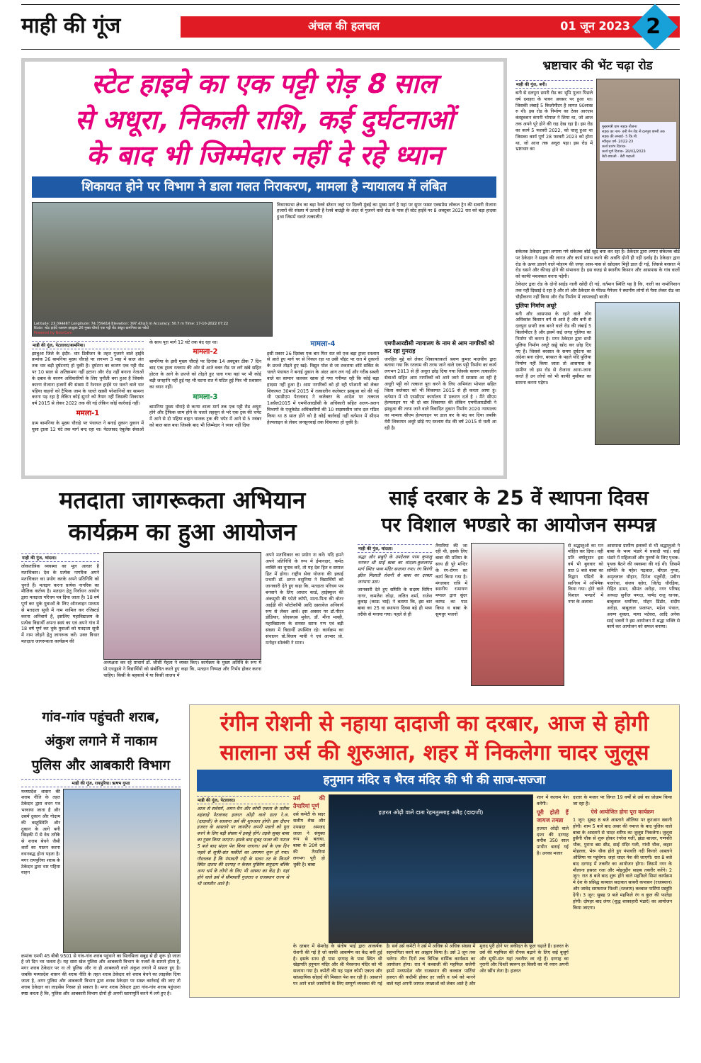माही की गूंज
अंचल की हलचल 01 जून 2023
2
स्टेट हाइवे का एक पट्टी रोड़ 8 साल
से अधूरा, निकली राशि, कई दुर्घटनाओं
के बाद भी जिम्मेदार नहीं दे रहे ध्यान
शिकायत होने पर विभाग ने डाला गलत निराकरण, मामला है न्यायालय में लंबित
Latitude: 23.094487 Longitude: 74.759414 Elevation: 397.43±3 m Accuracy: 50.7 m Time: 17-10-2022 07:22
Note: स्टेट हाईवे रतलाम झाबुआ 26 मुख्य चौराहे एक पट्टी रोड अधूरा बामनिया का फोटो
Powered by NoteCam
विधानसभा क्षेत्र का बड़ा रेलवे स्टेशन जहां पर दिल्ली मुंबई का मुख्य मार्ग है यहां पर सुपर फास्ट एक्सप्रेस लोकल ट्रेन की सवारी रोजाना हजारों की संख्या में उतरती है रेलवे बाउंड्री के अंदर से गुजरने वाले रोड के पास ही स्टेट हाईवे पर 8 अक्टूबर 2022 रात को बड़ा हादसा हुआ जिसमें चलते तत्कालीन
माही की गूंज, पेटलावद/बामनिया।
झाबुआ जिले के इंदौर- धार डिवीजन के तहत गुजरने वाले हाईवे क्रमांक 26 बामनिया मुख्य चौराहे पर लगभग 3 माह में साल अंत तक चार बड़ी दुर्घटनाएं हो चुकी है। दुर्घटना का कारण एक पट्टी रोड पर 10 साल से अतिक्रमण नहीं हटाना और रोड नहीं बनाना नेताओं के दबाव के कारण अधिकारियों के लिए चुनौती बना हुआ है जिसके कारण रोजाना हजारों की संख्या में नेशनल हाईवे पर चलने वाले चार पहिया वाहनों को ट्रैफिक जाम के चलते खासी परेशानियों का सामना करना पड़ रहा है लेकिन कोई सुनने को तैयार नहीं जिसकी शिकायत वर्ष 2015 से लेकर 2022 तक की गई लेकिन कोई कार्रवाई नहीं।
ममला-1
ग्राम बामनिया के मुख्य चौराहे पर पंचायत ने बनाई दुकान दुकान में घुसा ट्राला 12 घंटे तक मार्ग बन्द रहा था। पेटलावद एंबुलेंस सेवाओं के साथ पूरा मार्ग 12 घंटे तक बंद रहा था।
मामला-2
बामनिया के इसी मुख्य चौराहे पर दिनांक 14 अक्टूबर ठीक 7 दिन बाद एक ट्राला रतलाम की ओर से आते वक्त रोड पर लगे खंबे सहित होटल के आगे के छज्जे को तोड़ते हुए चला गया यहां पर भी कोई बड़ी जनहानि नहीं हुई यह भी घटना रात में घटित हुई फिर भी प्रशासन का ध्यान नहीं।
मामला-3
बामनिया मुख्य चौराहे से कन्या शाला मार्ग तक एक पट्टी रोड अधूरा होने और ट्रैफिक जाम होने के चलते लहसुन से भरे एक ट्रक की चपेट में आने से दो पहिया वाहन चालक ट्रक की चपेट में आने से 5 नवंबर को बाल बाल बचा जिसके बाद भी जिम्मेदार ने ध्यान नहीं दिया
मामला-4
इसी प्रकार 26 दिसंबर एक बार फिर रात को एक बड़ा ट्राला रतलाम से आते हुए मार्ग पर से निकल रहा था उसी पॉइंट पर रात में दुकानों के छज्जे तोड़ते हुए खड़े- विद्युत पोल से जा टकराया शॉर्ट सर्किट के चलते पंचायत ने बनाई दुकान के अंदर आग लग गई और गरीब सब्जी वाले का सामान जलकर खाक हो गया गनीमत रही कि कोई बड़ा हादसा नहीं हुआ है। आम नागरिकों को हो रही परेशानी को लेकर शिकायत 30मार्च 2015 में तत्कालीन कलेक्टर झाबुआ को की गई थी एसडीएम पेटलावद ने कलेक्टर के आदेश पर तत्काल 1अप्रैल2015 में एमपीआरडीसी के अधिकारी सहित अलग-अलग विभागों के एजुकेटेड अधिकारियों की 10 सदस्यसीय जांच दल गठित किया था 8 साल होने को है कोई कार्रवाई नहीं वर्तमान में सीएम हेल्पलाइन से लेकर जनसुनवाई तक शिकायत हो चुकी है।
एमपीआरडीसी न्यायालय के नाम से आम नागरिकों को कर रहा गुमराह
जनहित मुद्दे को लेकर शिकायतकर्ता श्रवण कुमार मालवीय द्वारा बताया गया कि रतलाम की तरफ जाने वाले एक पट्टी निर्माण का कार्य लगभग 2013 से ही अधूरा छोड़ दिया गया जिसके कारण तत्कालीन सेवाओं सहित आम नागरिकों को आने जाने में समस्या आ रही है अधूरी पट्टी को तत्काल पूरा करने के लिए अभियंता भोपाल सहित जिला कलेक्टर को भी शिकायत 2015 से ही करता आया हूं। वर्तमान में भी एसडीएम कार्यालय में प्रकरण दर्ज है । मैंने सीएम हेल्पलाइन पर भी दो बार शिकायत की लेकिन एमपीआरडीसी ने झाबुआ की तरफ जाने वाले विवादित दुकान निर्माण 2020 न्यायालय का मामला सीएम हेल्पलाइन पर डाल कर के बंद कर दिया जबकि मेरी शिकायत अधूरे छोड़े गए रतलाम रोड की वर्ष 2015 से चली आ रही है।
भ्रष्टाचार की भेंट चढ़ा रोड
माही की गूंज, बनी।
बनी से दलपुरा छपरी रोड का भूमि पूजन पिछले वर्ष दशहरा के पावन अवसर पर हुआ था। जिसकी लंबाई 5 किलोमीटर है लागत 90लाख रु थी। इस रोड के निर्माण का ठेका आरएस कंस्ट्रक्शन कंपनी भोपाल ने लिया था, जो आज तक अपने पूरे होने की राह देख रहा है। इस रोड का कार्य 5 फरवरी 2022, को चालू हुआ था जिसका कार्य पूर्ण 28 फरवरी 2023 को होना था, जो आज तक अधूरा पड़ा। इस रोड में भ्रष्टाचार का
मुख्यमंत्री ग्राम सड़क योजना
सड़क का नाम- बनी मेन रोड से दलपुरा छपरी तक
सड़क की लम्बाई- 5 कि.मी.
स्वीकृत वर्ष- 2022-23
कार्य प्रारंभ दिनांक-
कार्य पूर्ण दिनांक- 28/02/2023
बेटी बचाओ - बेटी पढ़ाओ
संकेतक ठेकेदार द्वारा लगाया गये संकेतक बोर्ड खुद बया कर रहा है। ठेकेदार द्वारा लगाए संकेतक बोर्ड पर ठेकेदार ने सड़क की लागत और कार्य प्रारंभ करने की अवधि दोनों ही नहीं दर्शाइ है। ठेकेदार द्वारा रोड के ऊपर डालने वाले मोहरम की जगह आस-पास से खोदकर मिट्टी डाल दी गई, जिससे बरसात में रोड धसने और कीचड़ होने की संभावना है। इस वजह से स्थानीय किसान और आसपास के गांव वालों को काफी मशक्कत करना पड़ेगी।
ठेकेदार द्वारा रोड के दोनों साईड नाली खोदी दी गई, वर्तमान स्थिति यह है कि, नाली का नामोनिशान तक नहीं दिखाई दे रहा है और तो और ठेकेदार के फील्ड मैनेजर ने स्थानीय लोगों से पैसा लेकर रोड का चौड़ीकरण नहीं किया और रोड निर्माण में लापरवाही बरती।
पुलिया निर्माण अधूरे
बनी और आसपास के रहने वाले लोग अधिकांश किसान वर्ग से आते हैं और बनी से दलपुरा छपरी तक बनने वाले रोड की लंबाई 5 किलोमीटर है और इसमें कई जगह पुलिया का निर्माण भी करना है। मगर ठेकेदार द्वारा सभी पुलिया निर्माण अधूरे खड्डे खोद कर छोड़ दिए गए है। जिससे बरसात के समय दुर्घटना का अंदेशा बना रहेगा, बरसात के पहले यदि पुलिया निर्माण नहीं किया जाता तो आसपास के ग्रामीण जो इस रोड से रोजाना आना-जाना करते हैं उन लोगों को भी काफी मुसीबत का सामना करना पड़ेगा।
मतदाता जागरूकता अभियान
कार्यक्रम का हुआ आयोजन
माही की गूंज, थांदला।
लोकतांत्रिक व्यवस्था का मूल आधार है मताधिकार। देश के प्रत्येक नागरिक अपने मताधिकार का प्रयोग करके अपने प्रतिनिधि को चुनते हैं। मतदान करना प्रत्येक नागरिक का मौलिक कर्तव्य है। मतदान हेतु निर्वाचन आयोग द्वारा मतदाता परिचय पत्र दिया जाता है। 18 वर्ष पूर्ण कर चुके युवाओं के लिए ऑनलाइन माध्यम से मतदाता सूची में नाम शामिल कर रजिस्टर्ड करना अनिवार्य है, इसलिए महाविद्यालय के प्रत्येक विद्यार्थी अपना स्वयं का एवं अपने गांव में 18 वर्ष पूर्ण कर चुके युवाओं को मतदाता सूची में नाम जोड़ने हेतु जागरूक करें। उक्त विचार मतदाता जागरूकता कार्यक्रम की
अध्यक्षता कर रहे प्राचार्य डॉ. जीसी मेहता ने व्यक्त किए। कार्यक्रम के मुख्य अतिथि के रूप में प्रो.एचडूडवे ने विद्यार्थियों को संबोधित करते हुए कहा कि, मतदान निष्पक्ष और निर्भय होकर करना चाहिए। किसी के बहकावे में या किसी लालच में
अपने मताधिकार का प्रयोग ना करें। यदि हमने अपने प्रतिनिधि के रूप में ईमानदार, कर्मठ व्यक्ति का चुनाव करें, तो यह देश हित व समाज हित में होगा। राष्ट्रीय सेवा योजना की इकाई प्रभारी डॉ. छगन वसुनिया ने विद्यार्थियों को जानकारी देते हुए कहा कि, मतदाता परिचय पत्र बनवाने के लिए आधार कार्ड, हाईस्कूल की अंकसूची की फोटो कॉपी, माता-पिता की वोटर आईडी की फोटोकॉपी आदि दस्तावेज अनिवार्य रूप से लेकर आवें। इस अवसर पर डॉ.पीटर डोडियार, प्रोएसएस मुवेल, डॉ. मीना माव्ही, महाविद्यालय के समस्त स्टाफ गण एवं बड़ी संख्या में विद्यार्थी उपस्थित रहे। कार्यक्रम का संचालन प्रो.विजय मावी ने एवं आभार प्रो. मनोहर सोलंकी ने माना।
साई दरबार के 25 वें स्थापना दिवस
पर विशाल भण्डारे का आयोजन सम्पन्न
माही की गूंज, थांदला।
श्रद्धा और सबुरी के उपदेशक परम कृपालु भगवन श्री साईं बाबा का थांदला-कुशलगढ़ मार्ग स्थित भव्य मंदिर सजाया गया। रंग बिरंगी झील मिलाती रोशनी से बाबा का दरबार जगमगा उठा।
जानकारी देते हुए समिति के सदस्य विपिन नागर, कमलेश लोढ़ा, ललित शर्मा, राजेश कुवाड़ (काऊ भाई) ने बताया कि, इस बार बाबा का 25 वा स्थापना दिवस बड़े ही भव्य तरीके से मनाया गया। पहले से ही
तैयारियां की जा रही थी, इसके लिए बाबा की प्रतिमा के साथ ही पूरे मन्दिर के रंग-रोगन का कार्य किया गया है। मंगलवार रात्रि में स्थानीय रामायण मण्डल द्वारा सुंदर काण्ड का पाठ किया व बाबा के सुमधुर भजनों
से श्रद्धालुओ का मन मोहित कर दिया। वही प्रति वर्षानुसार इस वर्ष भी बुधवार को प्रात 9 बजे बाबा का विद्वान पंडितों के सानिध्य में अभिषेक किया गया। होने वाले विशाल भण्डारें में नगर के अलावा
आसपास ग्रामीण इलाकों से भी श्रद्धालुओ ने बाबा के भव्य भंडारे में प्रसादी पाई। साईं भंडारे में महिलाओं और पुरुषों के लिए पृथक-पृथक बैठने की व्यवस्था की गई थी। जिसमें समिति के महेश गढ़वाल, बीएल गुप्ता, अमृतलाल चौहान, दिनेश चतुर्वेदी, प्रवीण पालरेचा, संजय व्होरा, जितेंद्र चौरड़िया, रोहित डामर, श्रीमंत अरोड़ा, नगर परिषद अध्यक्ष सुनील पणदा, पार्षद राजु धानक, बाबूलाल धमनिया, मोहन डिंडोर, संदीप अरोड़ा, बाबूलाल प्रजापत, महेश पंचाल, अरुण शुक्ला, माया भटेवरा, आदि अनेक साईं भक्तों ने इस आयोजन में श्रद्धा भक्ति से कार्य कर आयोजन को सफल बनाया।
गांव-गांव पहुंचती शराब,
अंकुश लगाने में नाकाम
पुलिस और आबकारी विभाग
माही की गूंज, रायपुरिया। ऋषभ गुप्ता
मध्यप्रदेश शासन की शराब नीति के तहत ठेकेदार द्वारा वचन पत्र भरवाया जाता है और उसमें दुकान और गोदाम की वस्तुस्थिति और दुकान के आगे बनी खिड़की में से वेध तरीके से शराब बेचने जैसी शर्तों का पालन करना वचनबद्ध होना पड़ता है। मगर रायपुरिया शराब के ठेकेदार द्वारा चार पहिया वाहन
क्रमांक एमपी 45 बीबी 9501 से गांव-गांव शराब पहुंचाने का सिलसिला सबुह से ही शुरू हो जाता है जो दिन भर चलता है। यह सारा खेल पुलिस और आबकारी विभाग के नजरों के सामने होता है, मगर शराब ठेकेदार पर ना तो पुलिस और ना ही आबकारी वाले अंकुश लगाने में सफल हुए है। जबकि मध्यप्रदेश शासन की शराब नीति के तहत शराब ठेकेदार को शराब बेचने का लाइसेंस दिया जाता है, अगर पुलिस और आबकारी विभाग द्वारा शराब ठेकेदार पर सख्त कार्रवाई की जाए तो शराब ठेकेदार का लाइसेंस निरस्त हो सकता है। मगर शराब ठेकेदार द्वारा गांव-गांव शराब पहुंचाना स्पष्ट करता है कि, पुलिस और आबकारी विभाग दोनों ही अपनी खानापूर्ति करने में लगे हुए है।
रंगीन रोशनी से नहाया दादाजी का दरबार, आज से होगी
सालाना उर्स की शुरुआत, शहर में निकलेगा चादर जुलूस
हनुमान मंदिर व भैरव मंदिर की भी की साज-सज्जा
माही की गूंज, पेटलावद।
आज से सर्वधर्म, अमन-चैन और कोमी एकता के प्रतीक शहंशाहे पेटलावद हजरत ओढ़ी वाले दाता रे.अ. (दादाजी) के सालाना उर्स की शुरुआत होगी। इस दौरान हजरत के आस्ताने पर जायरिन अपनी मन्नतो को पूरा करने के लिए बड़ी संख्या में इकठ्ठे होंगे। तड़के सुबह बाबा का गुस्ल किया जाएगा। इसके बाद सुबह फजर की नमाज 5 बजे बाद संदल पेश किया जाएगा। उर्स के एक दिन पहले से सूफी-संत फकीरों का आगमन शुरू हो गया। गौरतलब है कि पंपावती नदी के पावन तट के किनारे स्थित दातार की दरगाह न केवल मुस्लिम समुदाय बल्कि अन्य धर्म के लोगो के लिए भी आस्था का केंद्र है। यहां होने वाले उर्स में सीमावर्ती गुजरात व राजस्थान राज्य से भी जायरीन आते है।
उर्स की तैयारियां पूर्ण
उर्स कमेटी के सदर सलीम शेख और उपसदर अमजद लाला ने संयुक्त रूप से बताया, बाबा के 20वें उर्स की तैयारियां लगभग पूरी हो चुकी है। बाबा
हज़रत ओढ़ी वाले दाता रेहमतुल्लाह अलैह (दादाजी)
शान में कलाम पेश करेंगी।
पूरी होती हैं जायज तमन्ना
हजरत ओढ़ी वाले दाता की दरगाह करीब 350 साल प्राचीन बताई गई है। उनका मजार
के दरबार में सेमरोड़ के संतोष भाई द्वारा आकर्षक रोशनी की गई है जो काफी आकर्षण का केंद्र बनी हुई है। इसके साथ ही पास दरगाह के पास स्थित श्री खेड़ापति हनुमान मंदिर और श्री भैरवनाथ मंदिर को भी सजाया गया है। कमेटी की यह पहल कोमी एकता और सांप्रदायिक सोहार्द की मिसाल पेश कर रही है। आस्ताने पर आने वाले जायरिनों के लिए सम्पूर्ण व्यवस्था की गई है। सर्व उर्स कमेटी ने उर्स में अधिक से अधिक संख्या में सहभागिता करने का आह्वान किया है। उर्स 3 जून तक चलेगा। तीन दिनों तक विभिन्न धार्मिक कार्यक्रम का आयोजन होगा। रात में कव्वाली की महफिल सजेगी इसमें मध्यप्रदेश और राजस्थान की कव्वाल पार्टियां हजरत की कदीमी होकर हर जाति व धर्म को मानने वाले यहां अपनी जायज तमन्नाओं को लेकर आते है और मुराद पूरी होने पर अकीदत के फूल चढ़ाते हैं। हजरत के उर्स की महफिल की रौनक बढ़ाने के लिए कई बुजुर्ग और सूफी-संत यहां तशरीफ ला रहे हैं। दरगाह का नूरानी और चिश्ती स्वरूप हर किसी का भी ध्यान अपनी ओर खींच लेता है। हजरत
दातार के मजार पर विगत 19 वर्षों से उर्स का प्रोग्राम किया जा रहा है।
ऐसे आयोजित होगा पूरा कार्यक्रम
1 जून: सुबह 8 बजे आस्ताने औलिया पर कुरआन ख्वानी होगी। शाम 5 बजे बाद असर की नमाज के बाद पुलिस वाले बाबा के आस्ताने से चादर शरीफ का जुलूस निकलेगा। जुलूस हुसैनी चौक से शुरू होकर रंगरेज गली, झंडा बाजार, गणपति चौक, पुराना बस स्टैंड, साईं मंदिर गली, गांधी चौक, कहार मोहल्ला, भेरू चौक होते हुए पंपावति नदी किनारे आस्ताने औलिया पर पहुंचेगा। जहां चादर पेश की जाएगी। रात 8 बजे बाद दरगाह में तकरीर का आयोजन होगा। जिसमें नगर के मौलाना हसरत रजा और मोइनुद्दीन साहब तकरीर करेंगे। 2 जून: रात 8 बजे बाद शुरू होने वाले महफिले सिमां कार्यक्रम में देश के प्रसिद्ध कव्वाल सदाकत साबरी कपासन (राजस्थान) और जावेद सरफराज चिश्ती (रतलाम) कव्वाल पार्टियां प्रस्तुति देंगी। 3 जून: सुबह 9 बजे महफिले रंग व कुल की फातेहा होगी। दोपहर बाद लंगर (शुद्ध शाकाहारी भंडारे) का आयोजन किया जाएगा।